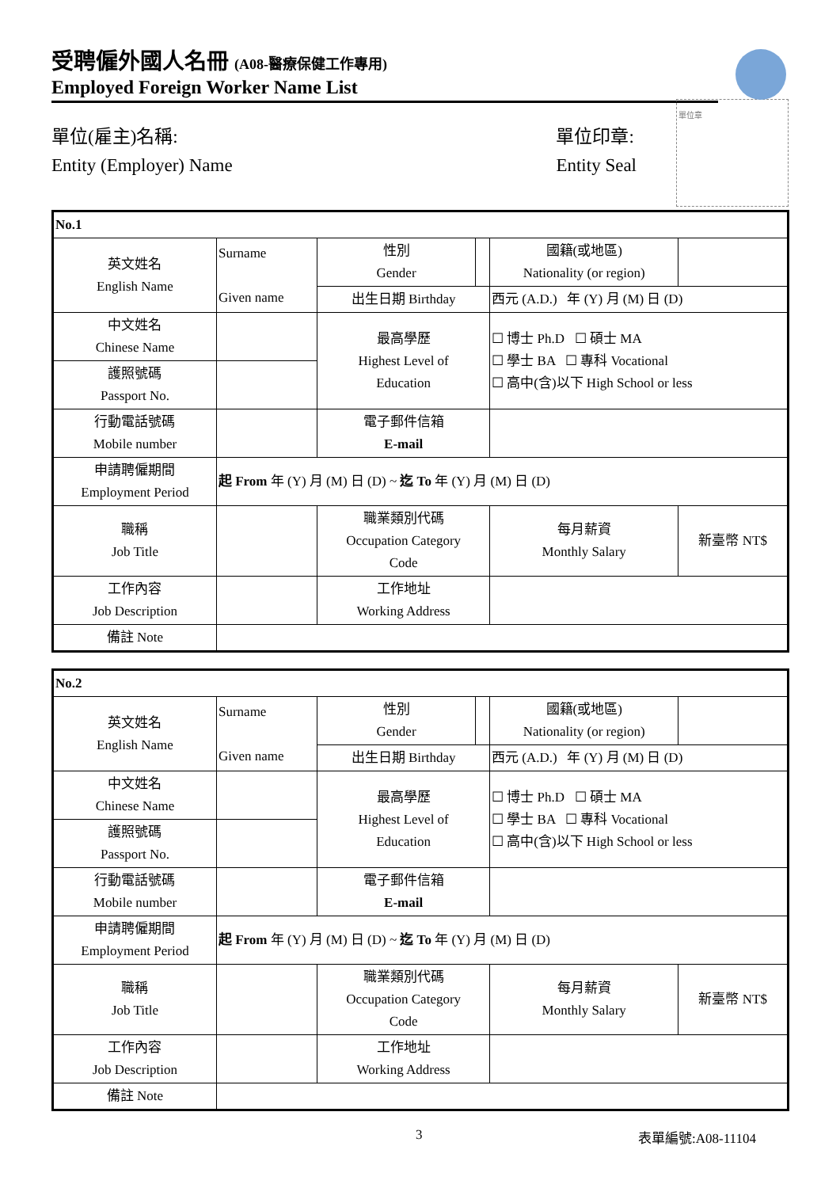受聘僱外國人名冊 (A08-醫療保健工作專用)
Employed Foreign Worker Name List
單位(雇主)名稱:
Entity (Employer) Name
單位印章:
Entity Seal
單位章
| No.1 | | | | | |
| 英文姓名 English Name | Surname Given name | 性別 Gender | | 國籍(或地區) Nationality (or region) | |
| | | 出生日期 Birthday | | 西元 (A.D.) 年 (Y) 月 (M) 日 (D) | |
| 中文姓名 Chinese Name | | 最高學歷 Highest Level of Education | | ☐ 博士 Ph.D ☐ 碩士 MA ☐ 學士 BA ☐ 專科 Vocational ☐ 高中(含)以下 High School or less | |
| 護照號碼 Passport No. | | | | | |
| 行動電話號碼 Mobile number | | 電子郵件信箱 E-mail | | | |
| 申請聘僱期間 Employment Period | 起 From 年 (Y) 月 (M) 日 (D) ~ 迄 To 年 (Y) 月 (M) 日 (D) | | | | |
| 職稱 Job Title | | 職業類別代碼 Occupation Category Code | | 每月薪資 Monthly Salary | 新臺幣 NT$ |
| 工作內容 Job Description | | 工作地址 Working Address | | | |
| 備註 Note | | | | | |
| No.2 | | | | | |
| 英文姓名 English Name | Surname Given name | 性別 Gender | | 國籍(或地區) Nationality (or region) | |
| | | 出生日期 Birthday | | 西元 (A.D.) 年 (Y) 月 (M) 日 (D) | |
| 中文姓名 Chinese Name | | 最高學歷 Highest Level of Education | | ☐ 博士 Ph.D ☐ 碩士 MA ☐ 學士 BA ☐ 專科 Vocational ☐ 高中(含)以下 High School or less | |
| 護照號碼 Passport No. | | | | | |
| 行動電話號碼 Mobile number | | 電子郵件信箱 E-mail | | | |
| 申請聘僱期間 Employment Period | 起 From 年 (Y) 月 (M) 日 (D) ~ 迄 To 年 (Y) 月 (M) 日 (D) | | | | |
| 職稱 Job Title | | 職業類別代碼 Occupation Category Code | | 每月薪資 Monthly Salary | 新臺幣 NT$ |
| 工作內容 Job Description | | 工作地址 Working Address | | | |
| 備註 Note | | | | | |
3 表單編號:A08-11104